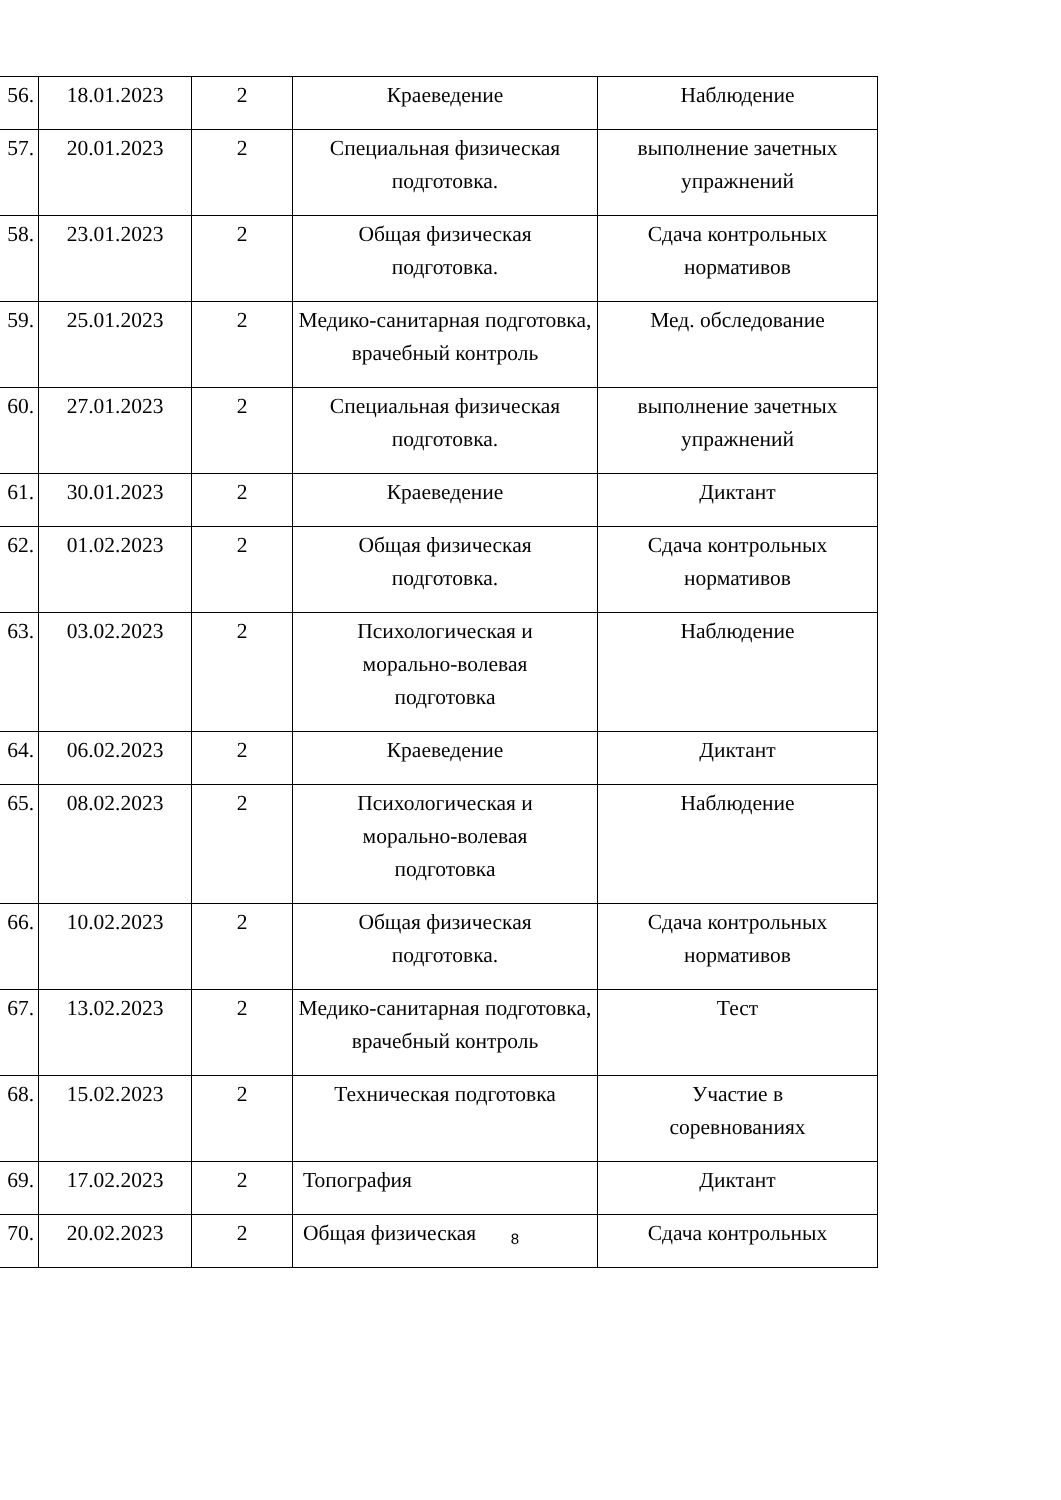| 56. | 18.01.2023 | 2 | Краеведение | Наблюдение |
| 57. | 20.01.2023 | 2 | Специальная физическая подготовка. | выполнение зачетных упражнений |
| 58. | 23.01.2023 | 2 | Общая физическая подготовка. | Сдача контрольных нормативов |
| 59. | 25.01.2023 | 2 | Медико-санитарная подготовка, врачебный контроль | Мед. обследование |
| 60. | 27.01.2023 | 2 | Специальная физическая подготовка. | выполнение зачетных упражнений |
| 61. | 30.01.2023 | 2 | Краеведение | Диктант |
| 62. | 01.02.2023 | 2 | Общая физическая подготовка. | Сдача контрольных нормативов |
| 63. | 03.02.2023 | 2 | Психологическая и морально-волевая подготовка | Наблюдение |
| 64. | 06.02.2023 | 2 | Краеведение | Диктант |
| 65. | 08.02.2023 | 2 | Психологическая и морально-волевая подготовка | Наблюдение |
| 66. | 10.02.2023 | 2 | Общая физическая подготовка. | Сдача контрольных нормативов |
| 67. | 13.02.2023 | 2 | Медико-санитарная подготовка, врачебный контроль | Тест |
| 68. | 15.02.2023 | 2 | Техническая подготовка | Участие в соревнованиях |
| 69. | 17.02.2023 | 2 | Топография | Диктант |
| 70. | 20.02.2023 | 2 | Общая физическая | Сдача контрольных |
8